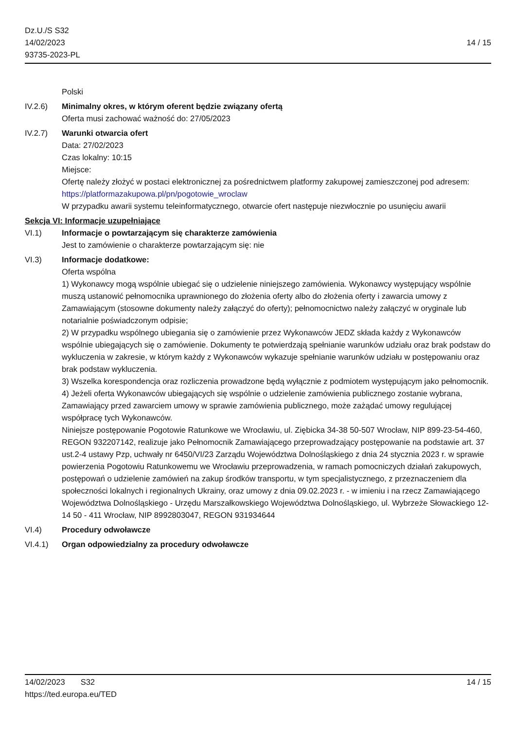Dz.U./S S32
14/02/2023
93735-2023-PL
14 / 15
Polski
IV.2.6) Minimalny okres, w którym oferent będzie związany ofertą
Oferta musi zachować ważność do: 27/05/2023
IV.2.7) Warunki otwarcia ofert
Data: 27/02/2023
Czas lokalny: 10:15
Miejsce:
Ofertę należy złożyć w postaci elektronicznej za pośrednictwem platformy zakupowej zamieszczonej pod adresem: https://platformazakupowa.pl/pn/pogotowie_wroclaw
W przypadku awarii systemu teleinformatycznego, otwarcie ofert następuje niezwłocznie po usunięciu awarii
Sekcja VI: Informacje uzupełniające
VI.1) Informacje o powtarzającym się charakterze zamówienia
Jest to zamówienie o charakterze powtarzającym się: nie
VI.3) Informacje dodatkowe:
Oferta wspólna
1) Wykonawcy mogą wspólnie ubiegać się o udzielenie niniejszego zamówienia. Wykonawcy występujący wspólnie muszą ustanowić pełnomocnika uprawnionego do złożenia oferty albo do złożenia oferty i zawarcia umowy z Zamawiającym (stosowne dokumenty należy załączyć do oferty); pełnomocnictwo należy załączyć w oryginale lub notarialnie poświadczonym odpisie;
2) W przypadku wspólnego ubiegania się o zamówienie przez Wykonawców JEDZ składa każdy z Wykonawców wspólnie ubiegających się o zamówienie. Dokumenty te potwierdzają spełnianie warunków udziału oraz brak podstaw do wykluczenia w zakresie, w którym każdy z Wykonawców wykazuje spełnianie warunków udziału w postępowaniu oraz brak podstaw wykluczenia.
3) Wszelka korespondencja oraz rozliczenia prowadzone będą wyłącznie z podmiotem występującym jako pełnomocnik.
4) Jeżeli oferta Wykonawców ubiegających się wspólnie o udzielenie zamówienia publicznego zostanie wybrana, Zamawiający przed zawarciem umowy w sprawie zamówienia publicznego, może zażądać umowy regulującej współpracę tych Wykonawców.
Niniejsze postępowanie Pogotowie Ratunkowe we Wrocławiu, ul. Ziębicka 34-38 50-507 Wrocław, NIP 899-23-54-460, REGON 932207142, realizuje jako Pełnomocnik Zamawiającego przeprowadzający postępowanie na podstawie art. 37 ust.2-4 ustawy Pzp, uchwały nr 6450/VI/23 Zarządu Województwa Dolnośląskiego z dnia 24 stycznia 2023 r. w sprawie powierzenia Pogotowiu Ratunkowemu we Wrocławiu przeprowadzenia, w ramach pomocniczych działań zakupowych, postępowań o udzielenie zamówień na zakup środków transportu, w tym specjalistycznego, z przeznaczeniem dla społeczności lokalnych i regionalnych Ukrainy, oraz umowy z dnia 09.02.2023 r. - w imieniu i na rzecz Zamawiającego Województwa Dolnośląskiego - Urzędu Marszałkowskiego Województwa Dolnośląskiego, ul. Wybrzeże Słowackiego 12-14 50 - 411 Wrocław, NIP 8992803047, REGON 931934644
VI.4) Procedury odwoławcze
VI.4.1) Organ odpowiedzialny za procedury odwoławcze
14/02/2023 S32 14 / 15
https://ted.europa.eu/TED